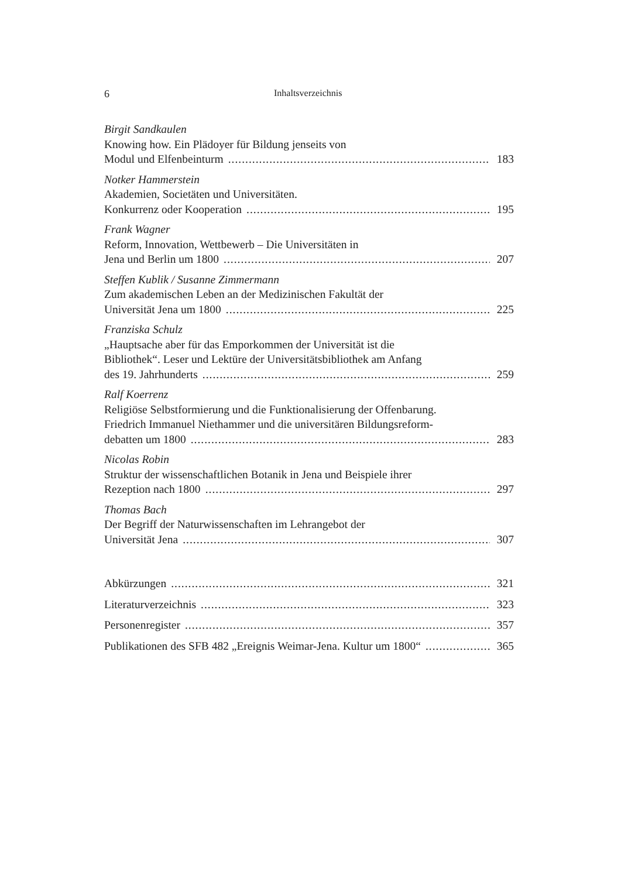6 Inhaltsverzeichnis
Birgit Sandkaulen
Knowing how. Ein Plädoyer für Bildung jenseits von
Modul und Elfenbeinturm 183
Notker Hammerstein
Akademien, Societäten und Universitäten.
Konkurrenz oder Kooperation 195
Frank Wagner
Reform, Innovation, Wettbewerb – Die Universitäten in
Jena und Berlin um 1800 207
Steffen Kublik / Susanne Zimmermann
Zum akademischen Leben an der Medizinischen Fakultät der
Universität Jena um 1800 225
Franziska Schulz
„Hauptsache aber für das Emporkommen der Universität ist die
Bibliothek“. Leser und Lektüre der Universitätsbibliothek am Anfang
des 19. Jahrhunderts 259
Ralf Koerrenz
Religiöse Selbstformierung und die Funktionalisierung der Offenbarung.
Friedrich Immanuel Niethammer und die universitären Bildungsreform-
debatten um 1800 283
Nicolas Robin
Struktur der wissenschaftlichen Botanik in Jena und Beispiele ihrer
Rezeption nach 1800 297
Thomas Bach
Der Begriff der Naturwissenschaften im Lehrangebot der
Universität Jena 307
Abkürzungen 321
Literaturverzeichnis 323
Personenregister 357
Publikationen des SFB 482 „Ereignis Weimar-Jena. Kultur um 1800“ 365